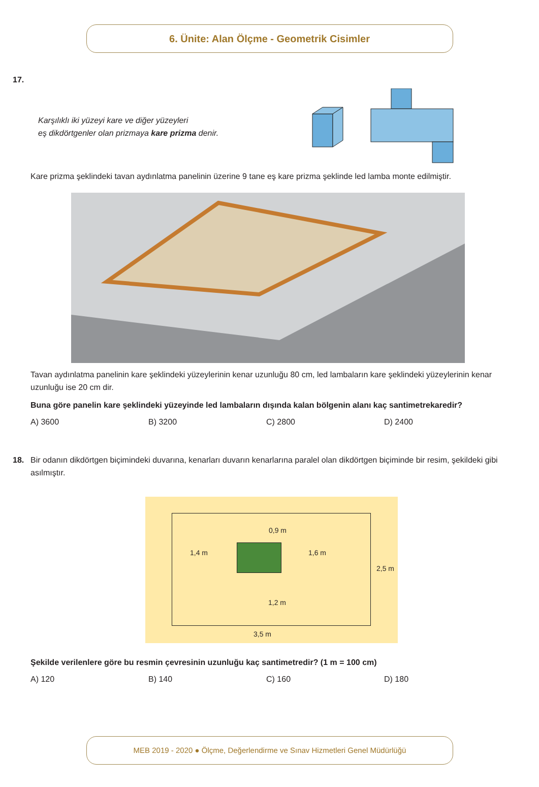6. Ünite: Alan Ölçme - Geometrik Cisimler
17.
Karşılıklı iki yüzeyi kare ve diğer yüzeyleri
eş dikdörtgenler olan prizmaya kare prizma denir.
Kare prizma şeklindeki tavan aydınlatma panelinin üzerine 9 tane eş kare prizma şeklinde led lamba monte edilmiştir.
Tavan aydınlatma panelinin kare şeklindeki yüzeylerinin kenar uzunluğu 80 cm, led lambaların kare şeklindeki yüzeylerinin kenar uzunluğu ise 20 cm dir.
Buna göre panelin kare şeklindeki yüzeyinde led lambaların dışında kalan bölgenin alanı kaç santimetrekaredir?
A) 3600 B) 3200 C) 2800 D) 2400
18. Bir odanın dikdörtgen biçimindeki duvarına, kenarları duvarın kenarlarına paralel olan dikdörtgen biçiminde bir resim, şekildeki gibi asılmıştır.
0,9 m
1,4 m 1,6 m
2,5 m
1,2 m
3,5 m
Şekilde verilenlere göre bu resmin çevresinin uzunluğu kaç santimetredir? (1 m = 100 cm)
A) 120 B) 140 C) 160 D) 180
MEB 2019 - 2020 ● Ölçme, Değerlendirme ve Sınav Hizmetleri Genel Müdürlüğü